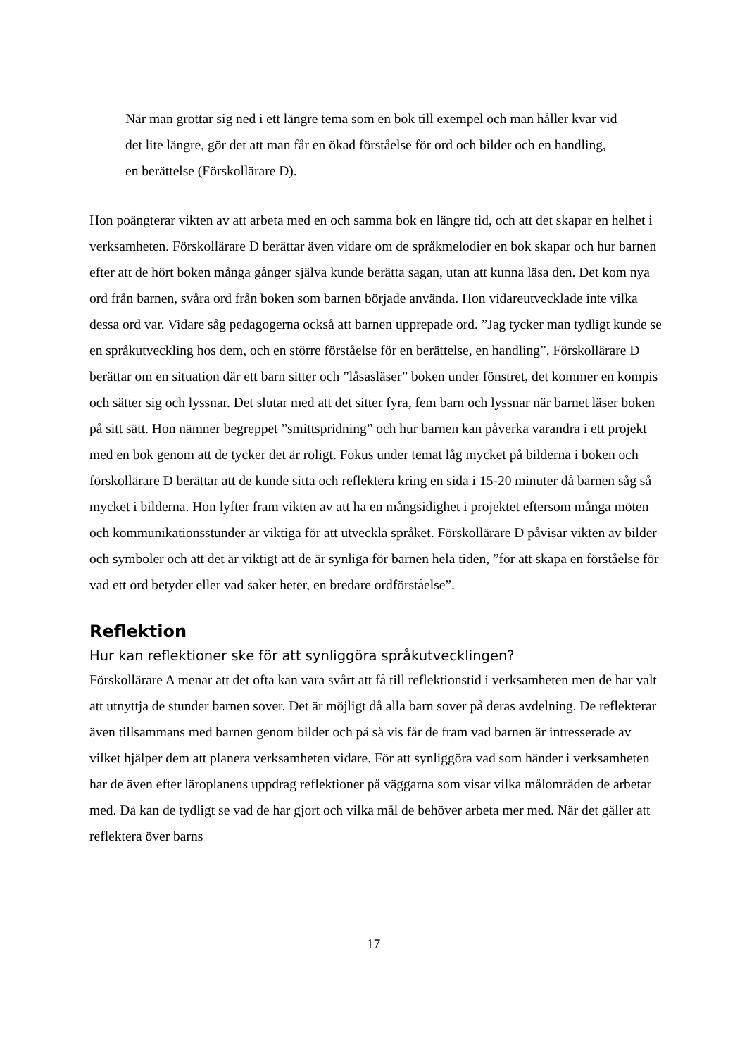När man grottar sig ned i ett längre tema som en bok till exempel och man håller kvar vid det lite längre, gör det att man får en ökad förståelse för ord och bilder och en handling, en berättelse (Förskollärare D).
Hon poängterar vikten av att arbeta med en och samma bok en längre tid, och att det skapar en helhet i verksamheten. Förskollärare D berättar även vidare om de språkmelodier en bok skapar och hur barnen efter att de hört boken många gånger själva kunde berätta sagan, utan att kunna läsa den. Det kom nya ord från barnen, svåra ord från boken som barnen började använda. Hon vidareutvecklade inte vilka dessa ord var. Vidare såg pedagogerna också att barnen upprepade ord. ”Jag tycker man tydligt kunde se en språkutveckling hos dem, och en större förståelse för en berättelse, en handling”. Förskollärare D berättar om en situation där ett barn sitter och ”låsasläser” boken under fönstret, det kommer en kompis och sätter sig och lyssnar. Det slutar med att det sitter fyra, fem barn och lyssnar när barnet läser boken på sitt sätt. Hon nämner begreppet ”smittspridning” och hur barnen kan påverka varandra i ett projekt med en bok genom att de tycker det är roligt. Fokus under temat låg mycket på bilderna i boken och förskollärare D berättar att de kunde sitta och reflektera kring en sida i 15-20 minuter då barnen såg så mycket i bilderna. Hon lyfter fram vikten av att ha en mångsidighet i projektet eftersom många möten och kommunikationsstunder är viktiga för att utveckla språket. Förskollärare D påvisar vikten av bilder och symboler och att det är viktigt att de är synliga för barnen hela tiden, ”för att skapa en förståelse för vad ett ord betyder eller vad saker heter, en bredare ordförståelse”.
Reflektion
Hur kan reflektioner ske för att synliggöra språkutvecklingen?
Förskollärare A menar att det ofta kan vara svårt att få till reflektionstid i verksamheten men de har valt att utnyttja de stunder barnen sover. Det är möjligt då alla barn sover på deras avdelning. De reflekterar även tillsammans med barnen genom bilder och på så vis får de fram vad barnen är intresserade av vilket hjälper dem att planera verksamheten vidare. För att synliggöra vad som händer i verksamheten har de även efter läroplanens uppdrag reflektioner på väggarna som visar vilka målområden de arbetar med. Då kan de tydligt se vad de har gjort och vilka mål de behöver arbeta mer med. När det gäller att reflektera över barns
17